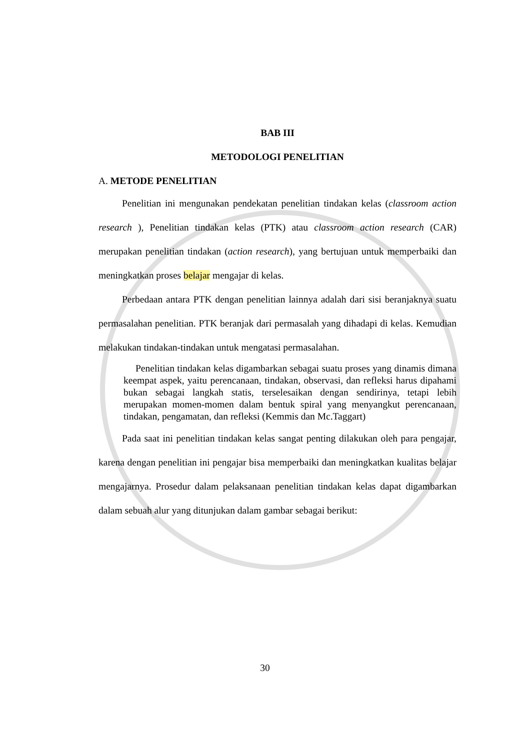BAB III
METODOLOGI PENELITIAN
A. METODE PENELITIAN
Penelitian ini mengunakan pendekatan penelitian tindakan kelas (classroom action research ), Penelitian tindakan kelas (PTK) atau classroom action research (CAR) merupakan penelitian tindakan (action research), yang bertujuan untuk memperbaiki dan meningkatkan proses belajar mengajar di kelas.
Perbedaan antara PTK dengan penelitian lainnya adalah dari sisi beranjaknya suatu permasalahan penelitian. PTK beranjak dari permasalah yang dihadapi di kelas. Kemudian melakukan tindakan-tindakan untuk mengatasi permasalahan.
Penelitian tindakan kelas digambarkan sebagai suatu proses yang dinamis dimana keempat aspek, yaitu perencanaan, tindakan, observasi, dan refleksi harus dipahami bukan sebagai langkah statis, terselesaikan dengan sendirinya, tetapi lebih merupakan momen-momen dalam bentuk spiral yang menyangkut perencanaan, tindakan, pengamatan, dan refleksi (Kemmis dan Mc.Taggart)
Pada saat ini penelitian tindakan kelas sangat penting dilakukan oleh para pengajar, karena dengan penelitian ini pengajar bisa memperbaiki dan meningkatkan kualitas belajar mengajarnya. Prosedur dalam pelaksanaan penelitian tindakan kelas dapat digambarkan dalam sebuah alur yang ditunjukan dalam gambar sebagai berikut:
30